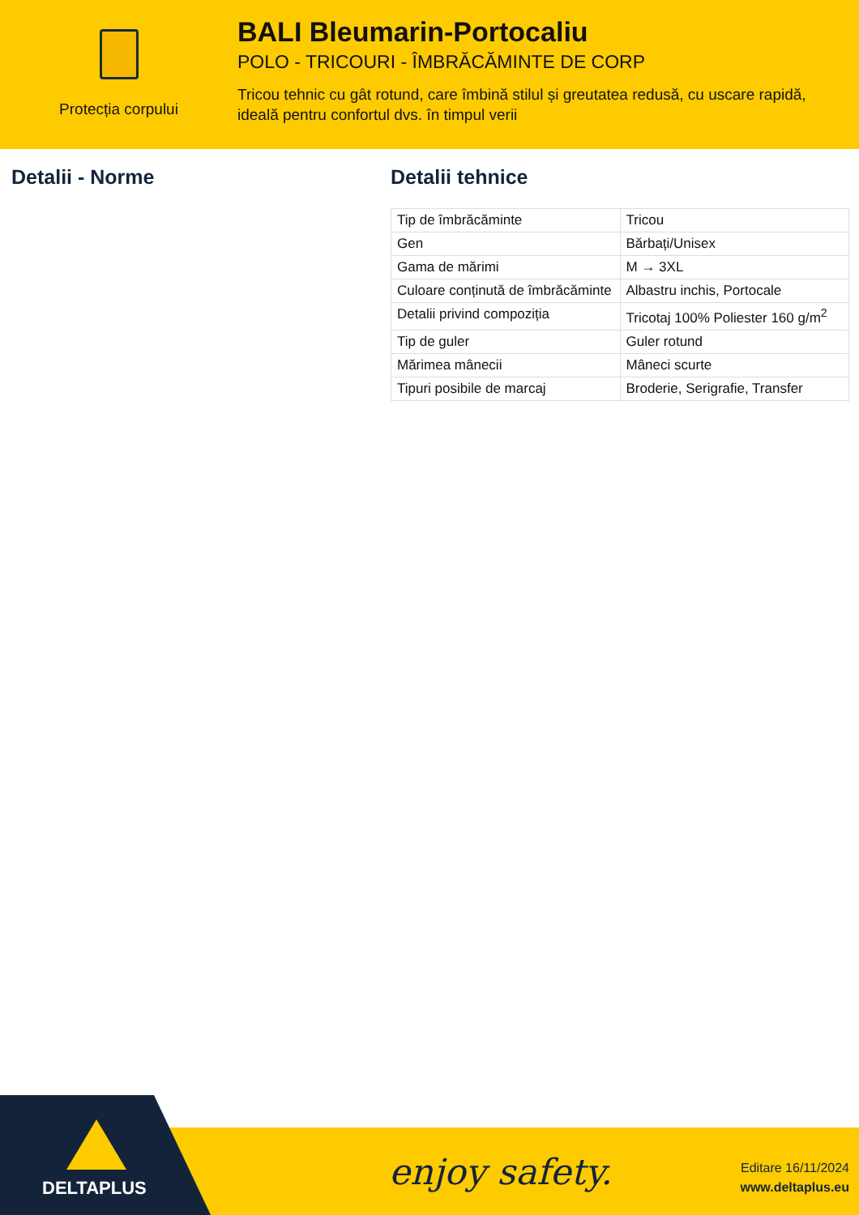Protecția corpului
BALI Bleumarin-Portocaliu
POLO - TRICOURI - ÎMBRĂCĂMINTE DE CORP
Tricou tehnic cu gât rotund, care îmbină stilul și greutatea redusă, cu uscare rapidă, ideală pentru confortul dvs. în timpul verii
Detalii - Norme Detalii tehnice
| Tip de îmbrăcăminte | Tricou |
| Gen | Bărbați/Unisex |
| Gama de mărimi | M → 3XL |
| Culoare conținută de îmbrăcăminte | Albastru inchis, Portocale |
| Detalii privind compoziția | Tricotaj 100% Poliester 160 g/m<sup>2</sup> |
| Tip de guler | Guler rotund |
| Mărimea mânecii | Mâneci scurte |
| Tipuri posibile de marcaj | Broderie, Serigrafie, Transfer |
DELTAPLUS enjoy safety.
Editare 16/11/2024
www.deltaplus.eu